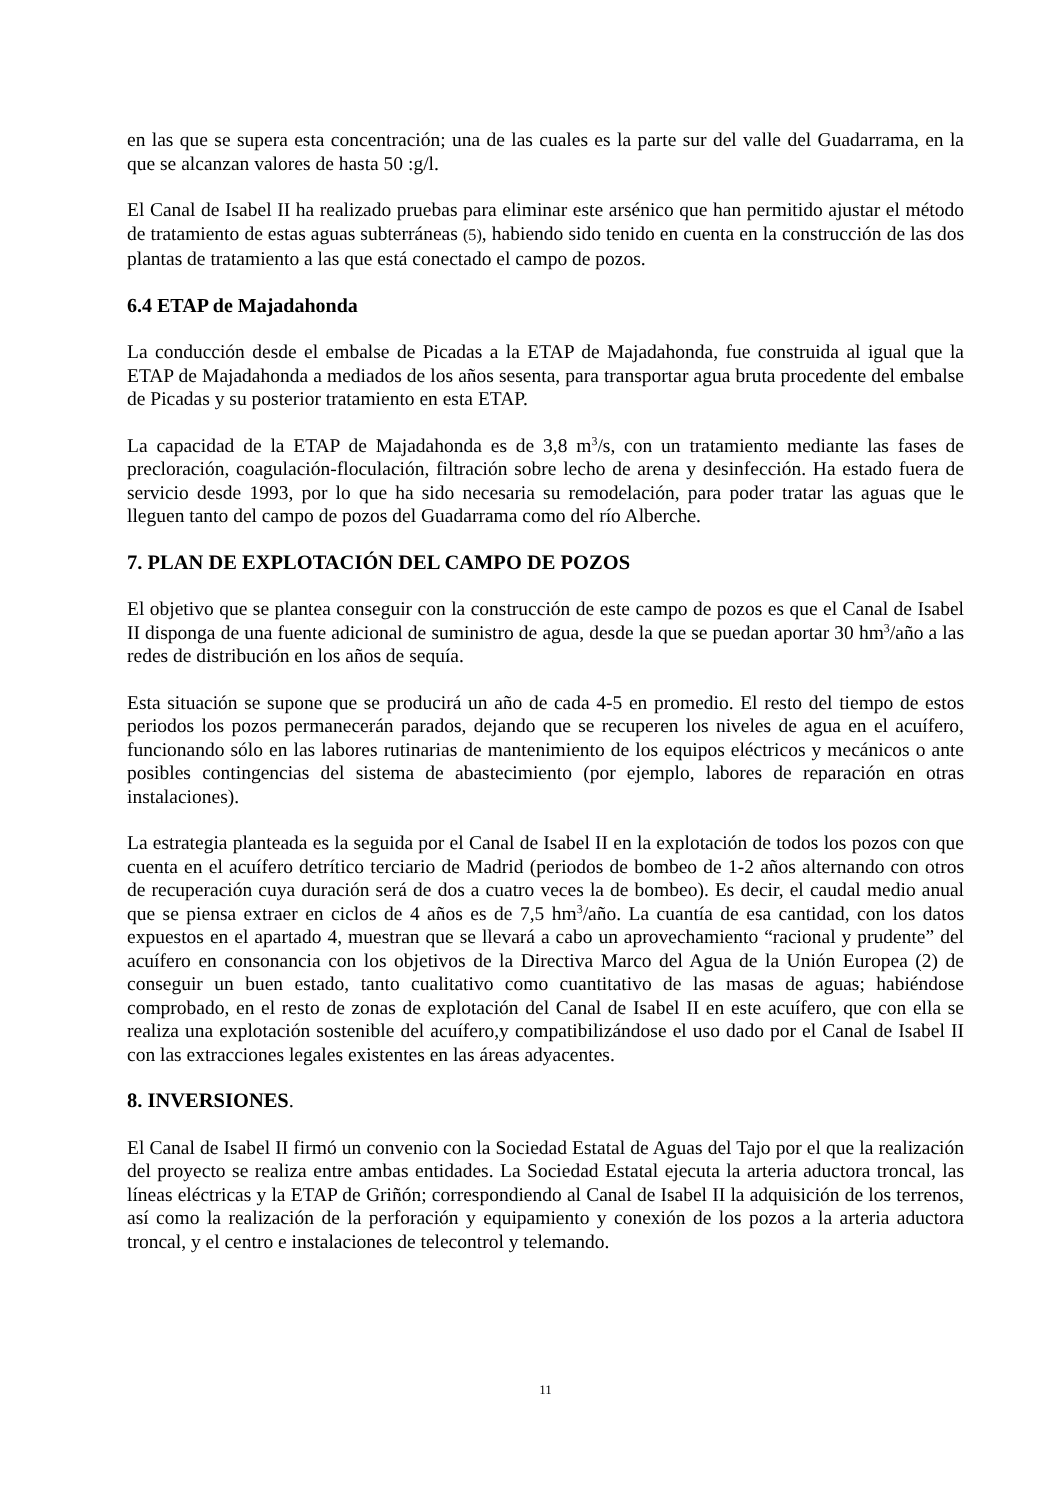en las que se supera esta concentración; una de las cuales es la parte sur del valle del Guadarrama, en la que se alcanzan valores de hasta 50 :g/l.
El Canal de Isabel II ha realizado pruebas para eliminar este arsénico que han permitido ajustar el método de tratamiento de estas aguas subterráneas (5), habiendo sido tenido en cuenta en la construcción de las dos plantas de tratamiento a las que está conectado el campo de pozos.
6.4 ETAP de Majadahonda
La conducción desde el embalse de Picadas a la ETAP de Majadahonda, fue construida al igual que la ETAP de Majadahonda a mediados de los años sesenta, para transportar agua bruta procedente del embalse de Picadas y su posterior tratamiento en esta ETAP.
La capacidad de la ETAP de Majadahonda es de 3,8 m<sup>3</sup>/s, con un tratamiento mediante las fases de precloración, coagulación-floculación, filtración sobre lecho de arena y desinfección. Ha estado fuera de servicio desde 1993, por lo que ha sido necesaria su remodelación, para poder tratar las aguas que le lleguen tanto del campo de pozos del Guadarrama como del río Alberche.
7. PLAN DE EXPLOTACIÓN DEL CAMPO DE POZOS
El objetivo que se plantea conseguir con la construcción de este campo de pozos es que el Canal de Isabel II disponga de una fuente adicional de suministro de agua, desde la que se puedan aportar 30 hm<sup>3</sup>/año a las redes de distribución en los años de sequía.
Esta situación se supone que se producirá un año de cada 4-5 en promedio. El resto del tiempo de estos periodos los pozos permanecerán parados, dejando que se recuperen los niveles de agua en el acuífero, funcionando sólo en las labores rutinarias de mantenimiento de los equipos eléctricos y mecánicos o ante posibles contingencias del sistema de abastecimiento (por ejemplo, labores de reparación en otras instalaciones).
La estrategia planteada es la seguida por el Canal de Isabel II en la explotación de todos los pozos con que cuenta en el acuífero detrítico terciario de Madrid (periodos de bombeo de 1-2 años alternando con otros de recuperación cuya duración será de dos a cuatro veces la de bombeo). Es decir, el caudal medio anual que se piensa extraer en ciclos de 4 años es de 7,5 hm<sup>3</sup>/año. La cuantía de esa cantidad, con los datos expuestos en el apartado 4, muestran que se llevará a cabo un aprovechamiento “racional y prudente” del acuífero en consonancia con los objetivos de la Directiva Marco del Agua de la Unión Europea (2) de conseguir un buen estado, tanto cualitativo como cuantitativo de las masas de aguas; habiéndose comprobado, en el resto de zonas de explotación del Canal de Isabel II en este acuífero, que con ella se realiza una explotación sostenible del acuífero,y compatibilizándose el uso dado por el Canal de Isabel II con las extracciones legales existentes en las áreas adyacentes.
8. INVERSIONES.
El Canal de Isabel II firmó un convenio con la Sociedad Estatal de Aguas del Tajo por el que la realización del proyecto se realiza entre ambas entidades. La Sociedad Estatal ejecuta la arteria aductora troncal, las líneas eléctricas y la ETAP de Griñón; correspondiendo al Canal de Isabel II la adquisición de los terrenos, así como la realización de la perforación y equipamiento y conexión de los pozos a la arteria aductora troncal, y el centro e instalaciones de telecontrol y telemando.
11